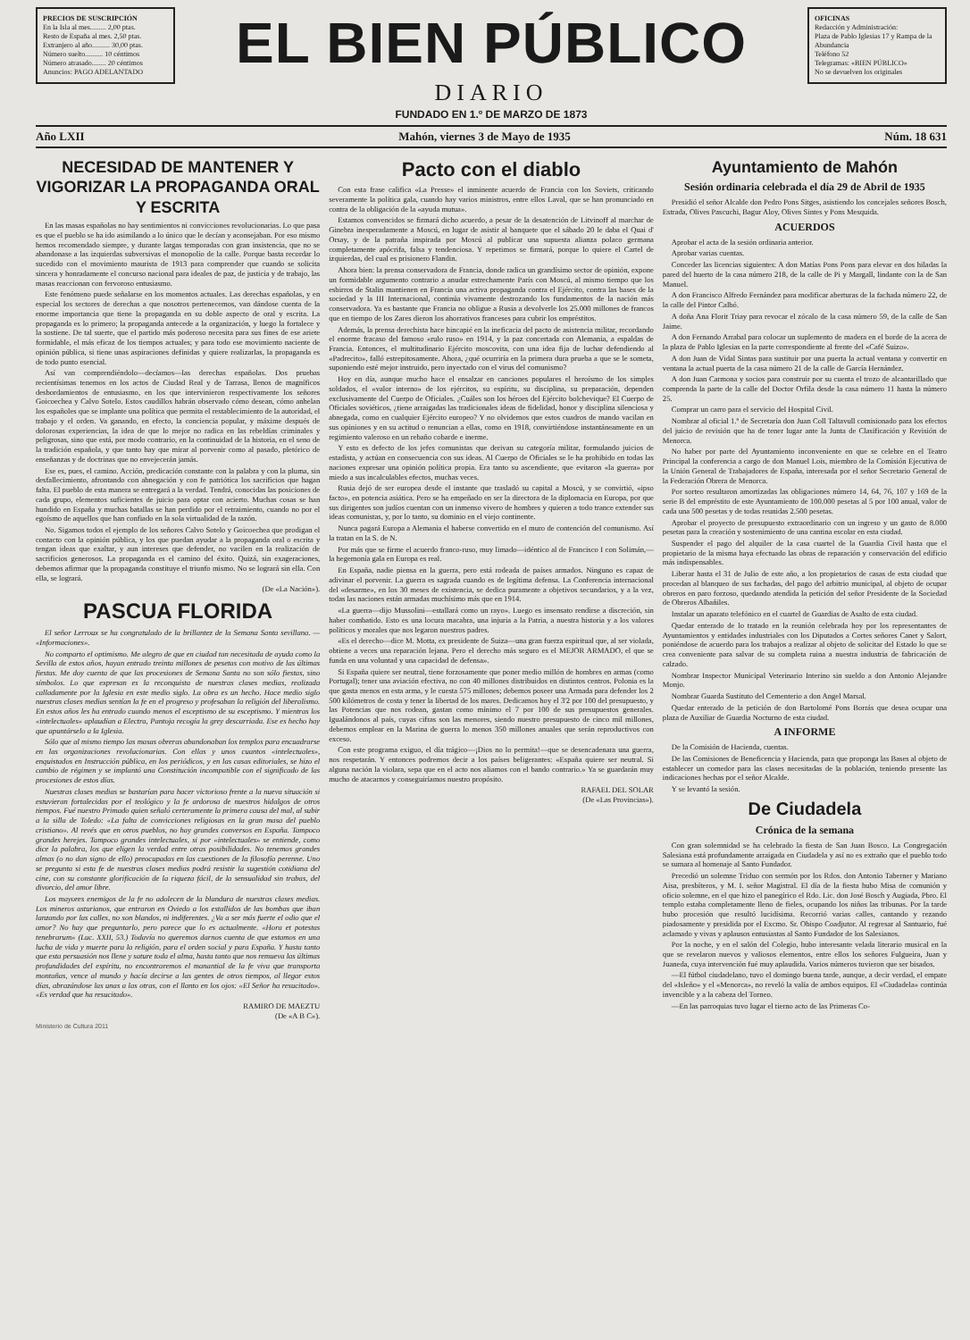PRECIOS DE SUSCRIPCIÓN
En la Isla al mes......... 2,00 ptas.
Resto de España al mes. 2,50 ptas.
Extranjero al año.......... 30,00 ptas.
Número suelto.......... 10 céntimos
Número atrasado........ 20 céntimos
Anuncios: PAGO ADELANTADO
EL BIEN PÚBLICO
DIARIO
FUNDADO EN 1.º DE MARZO DE 1873
OFICINAS
Redacción y Administración:
Plaza de Pablo Iglesias 17 y Rampa de la Abundancia
Teléfono 52
Telegramas: «BIEN PÚBLICO»
No se devuelven los originales
Año LXII Mahón, viernes 3 de Mayo de 1935 Núm. 18 631
NECESIDAD DE MANTENER Y VIGORIZAR LA PROPAGANDA ORAL Y ESCRITA
En las masas españolas no hay sentimientos ni convicciones revolucionarias. Lo que pasa es que el pueblo se ha ido asimilando a lo único que le decían y aconsejaban. Por eso mismo hemos recomendado siempre, y durante largas temporadas con gran insistencia, que no se abandonase a las izquierdas subversivas el monopolio de la calle. Porque basta recordar lo sucedido con el movimiento maurista de 1913 para comprender que cuando se solicita sincera y honradamente el concurso nacional para ideales de paz, de justicia y de trabajo, las masas reaccionan con fervoroso entusiasmo.
Este fenómeno puede señalarse en los momentos actuales. Las derechas españolas, y en especial los sectores de derechas a que nosotros pertenecemos, van dándose cuenta de la enorme importancia que tiene la propaganda en su doble aspecto de oral y escrita. La propaganda es lo primero; la propaganda antecede a la organización, y luego la fortalece y la sostiene. De tal suerte, que el partido más poderoso necesita para sus fines de ese ariete formidable, el más eficaz de los tiempos actuales; y para todo ese movimiento naciente de opinión pública, si tiene unas aspiraciones definidas y quiere realizarlas, la propaganda es de todo punto esencial.
Así van comprendiéndolo—decíamos—las derechas españolas. Dos pruebas recientísimas tenemos en los actos de Ciudad Real y de Tarrasa, llenos de magníficos desbordamientos de entusiasmo, en los que intervinieron respectivamente los señores Goicoechea y Calvo Sotelo. Estos caudillos habrán observado cómo desean, cómo anhelan los españoles que se implante una política que permita el restablecimiento de la autoridad, el trabajo y el orden. Va ganando, en efecto, la conciencia popular, y máxime después de dolorosas experiencias, la idea de que lo mejor no radica en las rebeldías criminales y peligrosas, sino que está, por modo contrario, en la continuidad de la historia, en el seno de la tradición española, y que tanto hay que mirar al porvenir como al pasado, pletórico de enseñanzas y de doctrinas que no envejecerán jamás.
Ese es, pues, el camino. Acción, predicación constante con la palabra y con la pluma, sin desfallecimiento, afrontando con abnegación y con fe patriótica los sacrificios que hagan falta. El pueblo de esta manera se entregará a la verdad. Tendrá, conocidas las posiciones de cada grupo, elementos suficientes de juicio para optar con acierto. Muchas cosas se han hundido en España y muchas batallas se han perdido por el retraimiento, cuando no por el egoísmo de aquellos que han confiado en la sola virtualidad de la razón.
No. Sigamos todos el ejemplo de los señores Calvo Sotelo y Goicoechea que prodigan el contacto con la opinión pública, y los que puedan ayudar a la propaganda oral o escrita y tengan ideas que exaltar, y aun intereses que defender, no vacilen en la realización de sacrificios generosos. La propaganda es el camino del éxito. Quizá, sin exageraciones, debemos afirmar que la propaganda constituye el triunfo mismo. No se logrará sin ella. Con ella, se logrará.
(De «La Nación»).
PASCUA FLORIDA
El señor Lerroux se ha congratulado de la brillantez de la Semana Santa sevillana. — «Informaciones».
No comparto el optimismo. Me alegro de que en ciudad tan necesitada de ayuda como la Sevilla de estos años, hayan entrado treinta millones de pesetas con motivo de las últimas fiestas. Me doy cuenta de que las procesiones de Semana Santa no son sólo fiestas, sino símbolos. Lo que expresan es la reconquista de nuestras clases medias, realizada calladamente por la Iglesia en este medio siglo. La obra es un hecho. Hace medio siglo nuestras clases medias sentían la fe en el progreso y profesaban la religión del liberalismo. En estos años les ha entrado cuando menos el esceptismo de su esceptismo. Y mientras los «intelectuales» aplaudían a Electra, Pantoja recogía la grey descarriada. Ese es hecho hay que apuntárselo a la Iglesia.
Sólo que al mismo tiempo las masas obreras abandonaban los templos para encuadrarse en las organizaciones revolucionarias. Con ellas y unos cuantos «intelectuales», enquistados en Instrucción pública, en los periódicos, y en las casas editoriales, se hizo el cambio de régimen y se implantó una Constitución incompatible con el significado de las procesiones de estos días.
Nuestras clases medias se bastarían para hacer victorioso frente a la nueva situación si estuvieran fortalecidas por el teológico y la fe ardorosa de nuestros hidalgos de otros tiempos. Fué nuestro Primado quien señaló certeramente la primera causa del mal, al subir a la silla de Toledo: «La falta de convicciones religiosas en la gran masa del pueblo cristiano». Al revés que en otros pueblos, no hay grandes conversos en España. Tampoco grandes herejes. Tampoco grandes intelectuales, si por «intelectuales» se entiende, como dice la palabra, los que eligen la verdad entre otras posibilidades. No tenemos grandes almas (o no dan signo de ello) preocupadas en las cuestiones de la filosofía perenne. Uno se pregunta si esta fe de nuestras clases medias podrá resistir la sugestión cotidiana del cine, con su constante glorificación de la riqueza fácil, de la sensualidad sin trabas, del divorcio, del amor libre.
Los mayores enemigos de la fe no adolecen de la blandura de nuestras clases medias. Los mineros asturianos, que entraron en Oviedo a los estallidos de las bombas que iban lanzando por las calles, no son blandos, ni indiferentes. ¿Va a ser más fuerte el odio que el amor? No hay que preguntarlo, pero parece que lo es actualmente. «Hora et potestas tenebrarum» (Luc. XXII, 53.) Todavía no queremos darnos cuenta de que estamos en una lucha de vida y muerte para la religión, para el orden social y para España. Y hasta tanto que esta persuasión nos llene y sature toda el alma, hasta tanto que nos remueva las últimas profundidades del espíritu, no encontraremos el manantial de la fe viva que transporta montañas, vence al mundo y hacía decirse a las gentes de otros tiempos, al llegar estos días, abrazándose las unas a las otras, con el llanto en los ojos: «El Señor ha resucitado». «Es verdad que ha resucitado».
RAMIRO DE MAEZTU
(De «A B C»).
Pacto con el diablo
Con esta frase califica «La Presse» el inminente acuerdo de Francia con los Soviets, criticando severamente la política gala, cuando hay varios ministros, entre ellos Laval, que se han pronunciado en contra de la obligación de la «ayuda mutua».
Estamos convencidos se firmará dicho acuerdo, a pesar de la desatención de Litvinoff al marchar de Ginebra inesperadamente a Moscú, en lugar de asistir al banquete que el sábado 20 le daba el Quai d' Orsay, y de la patraña inspirada por Moscú al publicar una supuesta alianza polaco germana completamente apócrifa, falsa y tendenciosa. Y repetimos se firmará, porque lo quiere el Cartel de izquierdas, del cual es prisionero Flandin.
Ahora bien: la prensa conservadora de Francia, donde radica un grandísimo sector de opinión, expone un formidable argumento contrario a anudar estrechamente París con Moscú, al mismo tiempo que los esbirros de Stalin mantienen en Francia una activa propaganda contra el Ejército, contra las bases de la sociedad y la III Internacional, continúa vivamente destrozando los fundamentos de la nación más conservadora. Ya es bastante que Francia no obligue a Rusia a devolverle los 25.000 millones de francos que en tiempo de los Zares dieron los ahorrativos franceses para cubrir los empréstitos.
Además, la prensa derechista hace hincapié en la ineficacia del pacto de asistencia militar, recordando el enorme fracaso del famoso «rulo ruso» en 1914, y la paz concertada con Alemania, a espaldas de Francia. Entonces, el multitudinario Ejército moscovita, con una idea fija de luchar defendiendo al «Padrecito», falló estrepitosamente. Ahora, ¿qué ocurriría en la primera dura prueba a que se le someta, suponiendo esté mejor instruido, pero inyectado con el virus del comunismo?
Hoy en día, aunque mucho hace el ensalzar en canciones populares el heroísmo de los simples soldados, el «valor interno» de los ejércitos, su espíritu, su disciplina, su preparación, dependen exclusivamente del Cuerpo de Oficiales. ¿Cuáles son los héroes del Ejército bolchevique? El Cuerpo de Oficiales soviéticos, ¿tiene arraigadas las tradicionales ideas de fidelidad, honor y disciplina silenciosa y abnegada, como en cualquier Ejército europeo? Y no olvidemos que estos cuadros de mando vacilan en sus opiniones y en su actitud o renuncian a ellas, como en 1918, convirtiéndose instantáneamente en un regimiento valeroso en un rebaño cobarde e inerme.
Y esto es defecto de los jefes comunistas que derivan su categoría militar, formulando juicios de estadista, y actúan en consecuencia con sus ideas. Al Cuerpo de Oficiales se le ha prohibido en todas las naciones expresar una opinión política propia. Era tanto su ascendiente, que evitaron «la guerra» por miedo a sus incalculables efectos, muchas veces.
Rusia dejó de ser europea desde el instante que trasladó su capital a Moscú, y se convirtió, «ipso facto», en potencia asiática. Pero se ha empeñado en ser la directora de la diplomacia en Europa, por que sus dirigentes son judíos cuentan con un inmenso vivero de hombres y quieren a todo trance extender sus ideas comunistas, y, por lo tanto, su dominio en el viejo continente.
Nunca pagará Europa a Alemania el haberse convertido en el muro de contención del comunismo. Así la tratan en la S. de N.
Por más que se firme el acuerdo franco-ruso, muy limado—idéntico al de Francisco I con Solimán,—la hegemonía gala en Europa es real.
En España, nadie piensa en la guerra, pero está rodeada de países armados. Ninguno es capaz de adivinar el porvenir. La guerra es sagrada cuando es de legítima defensa. La Conferencia internacional del «desarme», en los 30 meses de existencia, se dedica puramente a objetivos secundarios, y a la vez, todas las naciones están armadas muchísimo más que en 1914.
«La guerra—dijo Mussolini—estallará como un rayo». Luego es insensato rendirse a discreción, sin haber combatido. Esto es una locura macabra, una injuria a la Patria, a nuestra historia y a los valores políticos y morales que nos legaron nuestros padres.
«Es el derecho—dice M. Motta, ex presidente de Suiza—una gran fuerza espiritual que, al ser violada, obtiene a veces una reparación lejana. Pero el derecho más seguro es el MEJOR ARMADO, el que se funda en una voluntad y una capacidad de defensa».
Si España quiere ser neutral, tiene forzosamente que poner medio millón de hombres en armas (como Portugal); tener una aviación efectiva, no con 40 millones distribuidos en distintos centros. Polonia es la que gasta menos en esta arma, y le cuesta 575 millones; debemos poseer una Armada para defender los 2 500 kilómetros de costa y tener la libertad de los mares. Dedicamos hoy el 3'2 por 100 del presupuesto, y las Potencias que nos rodean, gastan como mínimo el 7 por 100 de sus presupuestos generales. Igualándonos al país, cuyas cifras son las menores, siendo nuestro presupuesto de cinco mil millones, debemos emplear en la Marina de guerra lo menos 350 millones anuales que serán reproductivos con exceso.
Con este programa exiguo, el día trágico—¡Dios no lo permita!—que se desencadenara una guerra, nos respetarán. Y entonces podremos decir a los países beligerantes: «España quiere ser neutral. Si alguna nación la violara, sepa que en el acto nos aliamos con el bando contrario.» Ya se guardarán muy mucho de atacarnos y conseguiríamos nuestro propósito.
RAFAEL DEL SOLAR
(De «Las Provincias»).
Ayuntamiento de Mahón
Sesión ordinaria celebrada el día 29 de Abril de 1935
Presidió el señor Alcalde don Pedro Pons Sitges, asistiendo los concejales señores Bosch, Estrada, Olives Pascuchi, Bagur Aloy, Olives Sintes y Pons Mesquida.
ACUERDOS
Aprobar el acta de la sesión ordinaria anterior.
Aprobar varias cuentas.
Conceder las licencias siguientes: A don Matías Pons Pons para elevar en dos hiladas la pared del huerto de la casa número 218, de la calle de Pi y Margall, lindante con la de San Manuel.
A don Francisco Alfredo Fernández para modificar aberturas de la fachada número 22, de la calle del Pintor Calbó.
A doña Ana Florit Triay para revocar el zócalo de la casa número 59, de la calle de San Jaime.
A don Fernando Arrabal para colocar un suplemento de madera en el borde de la acera de la plaza de Pablo Iglesias en la parte correspondiente al frente del «Café Suizo».
A don Juan de Vidal Sintas para sustituir por una puerta la actual ventana y convertir en ventana la actual puerta de la casa número 21 de la calle de García Hernández.
A don Juan Carmona y socios para construir por su cuenta el trozo de alcantarillado que comprenda la parte de la calle del Doctor Orfila desde la casa número 11 hasta la número 25.
Comprar un carro para el servicio del Hospital Civil.
Nombrar al oficial 1.º de Secretaría don Juan Coll Taltavull comisionado para los efectos del juicio de revisión que ha de tener lugar ante la Junta de Clasificación y Revisión de Menorca.
No haber por parte del Ayuntamiento inconveniente en que se celebre en el Teatro Principal la conferencia a cargo de don Manuel Lois, miembro de la Comisión Ejecutiva de la Unión General de Trabajadores de España, interesada por el señor Secretario General de la Federación Obrera de Menorca.
Por sorteo resultaron amortizadas las obligaciones número 14, 64, 76, 107 y 169 de la serie B del empréstito de este Ayuntamiento de 100.000 pesetas al 5 por 100 anual, valor de cada una 500 pesetas y de todas reunidas 2.500 pesetas.
Aprobar el proyecto de presupuesto extraordinario con un ingreso y un gasto de 8.000 pesetas para la creación y sostenimiento de una cantina escolar en esta ciudad.
Suspender el pago del alquiler de la casa cuartel de la Guardia Civil hasta que el propietario de la misma haya efectuado las obras de reparación y conservación del edificio más indispensables.
Liberar hasta el 31 de Julio de este año, a los propietarios de casas de esta ciudad que procedan al blanqueo de sus fachadas, del pago del arbitrio municipal, al objeto de ocupar obreros en paro forzoso, quedando atendida la petición del señor Presidente de la Sociedad de Obreros Albañiles.
Instalar un aparato telefónico en el cuartel de Guardias de Asalto de esta ciudad.
Quedar enterado de lo tratado en la reunión celebrada hoy por los representantes de Ayuntamientos y entidades industriales con los Diputados a Cortes señores Canet y Salort, poniéndose de acuerdo para los trabajos a realizar al objeto de solicitar del Estado lo que se crea conveniente para salvar de su completa ruina a nuestra industria de fabricación de calzado.
Nombrar Inspector Municipal Veterinario Interino sin sueldo a don Antonio Alejandre Monjo.
Nombrar Guarda Sustituto del Cementerio a don Angel Marsal.
Quedar enterado de la petición de don Bartolomé Pons Borrás que desea ocupar una plaza de Auxiliar de Guardia Nocturno de esta ciudad.
A INFORME
De la Comisión de Hacienda, cuentas.
De las Comisiones de Beneficencia y Hacienda, para que proponga las Bases al objeto de establecer un comedor para las clases necesitadas de la población, teniendo presente las indicaciones hechas por el señor Alcalde.
Y se levantó la sesión.
De Ciudadela
Crónica de la semana
Con gran solemnidad se ha celebrado la fiesta de San Juan Bosco. La Congregación Salesiana está profundamente arraigada en Ciudadela y así no es extraño que el pueblo todo se sumara al homenaje al Santo Fundador.
Precedió un solemne Triduo con sermón por los Rdos. don Antonio Taberner y Mariano Aisa, presbíteros, y M. I. señor Magistral. El día de la fiesta hubo Misa de comunión y oficio solemne, en el que hizo el panegírico el Rdo. Lic. don José Bosch y Augiada, Pbro. El templo estaba completamente lleno de fieles, ocupando los niños las tribunas. Por la tarde hubo procesión que resultó lucidísima. Recorrió varias calles, cantando y rezando piadosamente y presidida por el Excmo. Sr. Obispo Coadjutor. Al regresar al Santuario, fué aclamado y vivas y aplausos entusiastas al Santo Fundador de los Salesianos.
Por la noche, y en el salón del Colegio, hubo interesante velada literario musical en la que se revelaron nuevos y valiosos elementos, entre ellos los señores Fulgueira, Juan y Juaneda, cuya intervención fué muy aplaudida. Varios números tuvieron que ser bisados.
—El fútbol ciudadelano, tuvo el domingo buena tarde, aunque, a decir verdad, el empate del «Isleño» y el «Menorca», no reveló la valía de ambos equipos. El «Ciudadela» continúa invencible y a la cabeza del Torneo.
—En las parroquias tuvo lugar el tierno acto de las Primeras Co-
Ministerio de Cultura 2011